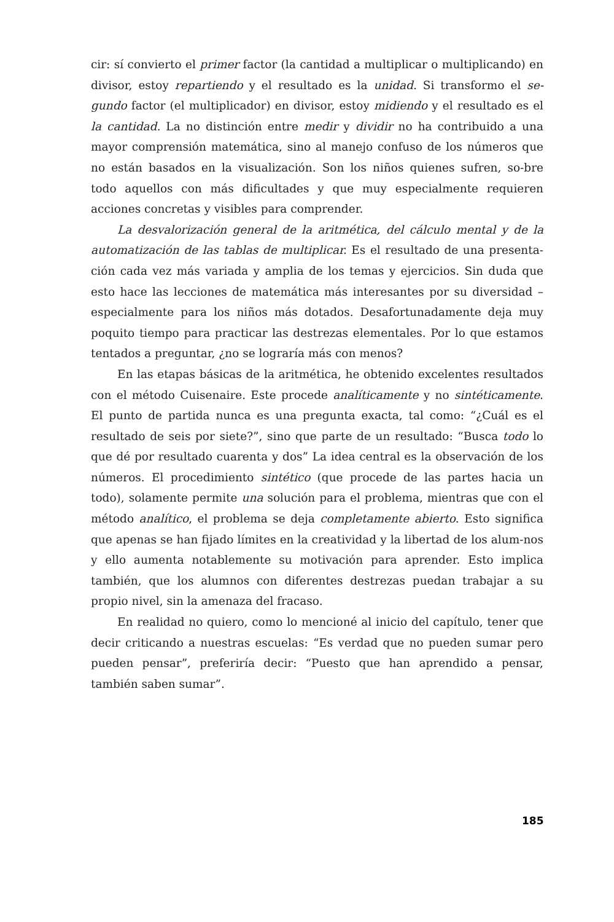cir: sí convierto el primer factor (la cantidad a multiplicar o multiplicando) en divisor, estoy repartiendo y el resultado es la unidad. Si transformo el se-gundo factor (el multiplicador) en divisor, estoy midiendo y el resultado es el la cantidad. La no distinción entre medir y dividir no ha contribuido a una mayor comprensión matemática, sino al manejo confuso de los números que no están basados en la visualización. Son los niños quienes sufren, so-bre todo aquellos con más dificultades y que muy especialmente requieren acciones concretas y visibles para comprender.
La desvalorización general de la aritmética, del cálculo mental y de la automatización de las tablas de multiplicar. Es el resultado de una presenta-ción cada vez más variada y amplia de los temas y ejercicios. Sin duda que esto hace las lecciones de matemática más interesantes por su diversidad – especialmente para los niños más dotados. Desafortunadamente deja muy poquito tiempo para practicar las destrezas elementales. Por lo que estamos tentados a preguntar, ¿no se lograría más con menos?
En las etapas básicas de la aritmética, he obtenido excelentes resultados con el método Cuisenaire. Este procede analíticamente y no sintéticamente. El punto de partida nunca es una pregunta exacta, tal como: “¿Cuál es el resultado de seis por siete?”, sino que parte de un resultado: “Busca todo lo que dé por resultado cuarenta y dos” La idea central es la observación de los números. El procedimiento sintético (que procede de las partes hacia un todo), solamente permite una solución para el problema, mientras que con el método analítico, el problema se deja completamente abierto. Esto significa que apenas se han fijado límites en la creatividad y la libertad de los alum-nos y ello aumenta notablemente su motivación para aprender. Esto implica también, que los alumnos con diferentes destrezas puedan trabajar a su propio nivel, sin la amenaza del fracaso.
En realidad no quiero, como lo mencioné al inicio del capítulo, tener que decir criticando a nuestras escuelas: “Es verdad que no pueden sumar pero pueden pensar”, preferiría decir: “Puesto que han aprendido a pensar, también saben sumar”.
185